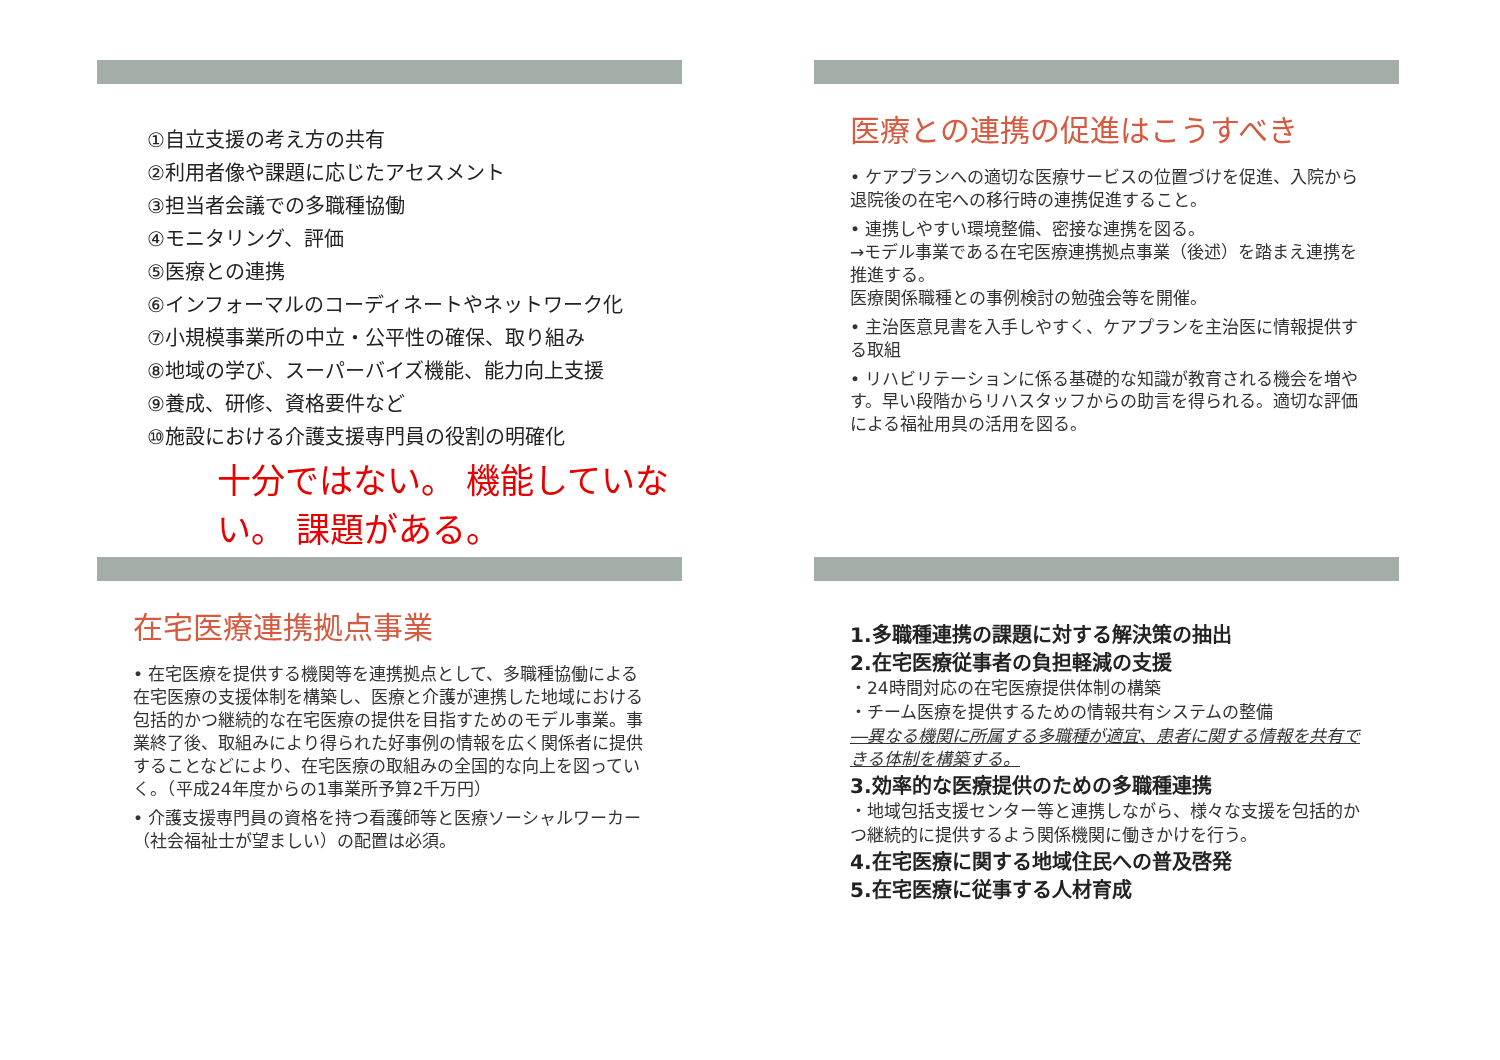①自立支援の考え方の共有
②利用者像や課題に応じたアセスメント
③担当者会議での多職種協働
④モニタリング、評価
⑤医療との連携
⑥インフォーマルのコーディネートやネットワーク化
⑦小規模事業所の中立・公平性の確保、取り組み
⑧地域の学び、スーパーバイズ機能、能力向上支援
⑨養成、研修、資格要件など
⑩施設における介護支援専門員の役割の明確化
十分ではない。 機能していない。 課題がある。
医療との連携の促進はこうすべき
• ケアプランへの適切な医療サービスの位置づけを促進、入院から退院後の在宅への移行時の連携促進すること。
• 連携しやすい環境整備、密接な連携を図る。
→モデル事業である在宅医療連携拠点事業（後述）を踏まえ連携を推進する。
医療関係職種との事例検討の勉強会等を開催。
• 主治医意見書を入手しやすく、ケアプランを主治医に情報提供する取組
• リハビリテーションに係る基礎的な知識が教育される機会を増やす。早い段階からリハスタッフからの助言を得られる。適切な評価による福祉用具の活用を図る。
在宅医療連携拠点事業
• 在宅医療を提供する機関等を連携拠点として、多職種協働による在宅医療の支援体制を構築し、医療と介護が連携した地域における包括的かつ継続的な在宅医療の提供を目指すためのモデル事業。事業終了後、取組みにより得られた好事例の情報を広く関係者に提供することなどにより、在宅医療の取組みの全国的な向上を図っていく。（平成24年度からの1事業所予算2千万円）
• 介護支援専門員の資格を持つ看護師等と医療ソーシャルワーカー（社会福祉士が望ましい）の配置は必須。
1.多職種連携の課題に対する解決策の抽出
2.在宅医療従事者の負担軽減の支援
・24時間対応の在宅医療提供体制の構築
・チーム医療を提供するための情報共有システムの整備
―異なる機関に所属する多職種が適宜、患者に関する情報を共有できる体制を構築する。
3.効率的な医療提供のための多職種連携
・地域包括支援センター等と連携しながら、様々な支援を包括的かつ継続的に提供するよう関係機関に働きかけを行う。
4.在宅医療に関する地域住民への普及啓発
5.在宅医療に従事する人材育成